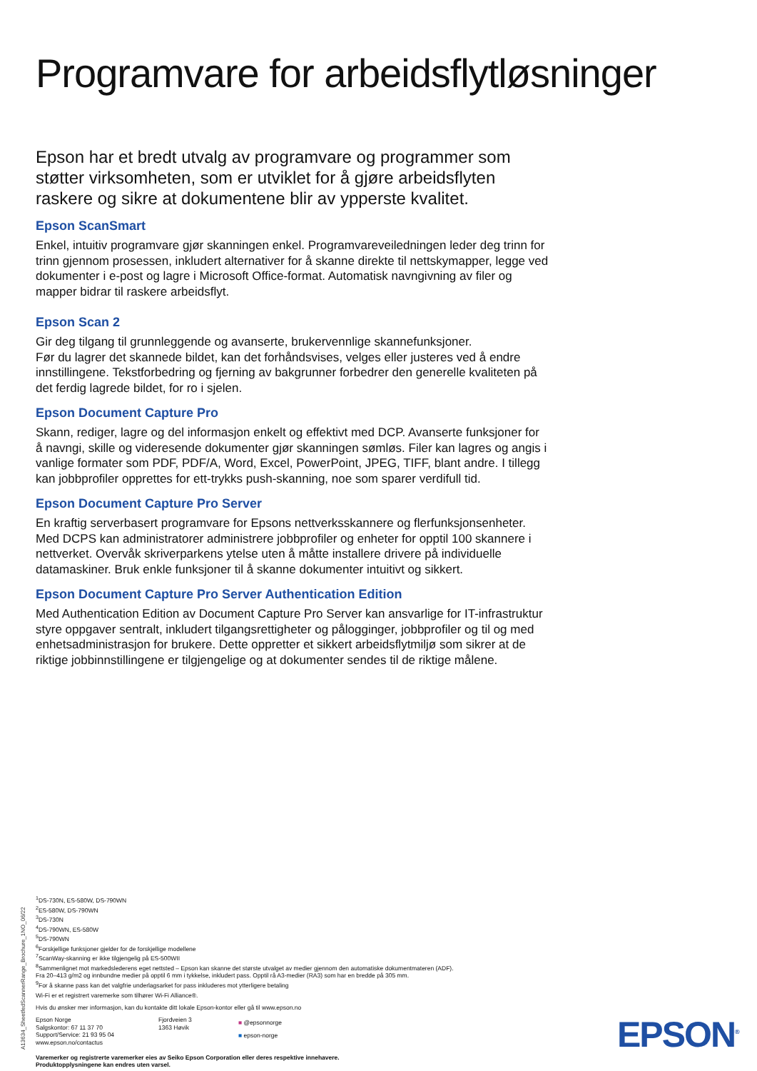Programvare for arbeidsflytløsninger
Epson har et bredt utvalg av programvare og programmer som støtter virksomheten, som er utviklet for å gjøre arbeidsflyten raskere og sikre at dokumentene blir av ypperste kvalitet.
Epson ScanSmart
Enkel, intuitiv programvare gjør skanningen enkel. Programvareveiledningen leder deg trinn for trinn gjennom prosessen, inkludert alternativer for å skanne direkte til nettskymapper, legge ved dokumenter i e-post og lagre i Microsoft Office-format. Automatisk navngivning av filer og mapper bidrar til raskere arbeidsflyt.
Epson Scan 2
Gir deg tilgang til grunnleggende og avanserte, brukervennlige skannefunksjoner.
Før du lagrer det skannede bildet, kan det forhåndsvises, velges eller justeres ved å endre innstillingene. Tekstforbedring og fjerning av bakgrunner forbedrer den generelle kvaliteten på det ferdig lagrede bildet, for ro i sjelen.
Epson Document Capture Pro
Skann, rediger, lagre og del informasjon enkelt og effektivt med DCP. Avanserte funksjoner for å navngi, skille og videresende dokumenter gjør skanningen sømløs. Filer kan lagres og angis i vanlige formater som PDF, PDF/A, Word, Excel, PowerPoint, JPEG, TIFF, blant andre. I tillegg kan jobbprofiler opprettes for ett-trykks push-skanning, noe som sparer verdifull tid.
Epson Document Capture Pro Server
En kraftig serverbasert programvare for Epsons nettverksskannere og flerfunksjonsenheter. Med DCPS kan administratorer administrere jobbprofiler og enheter for opptil 100 skannere i nettverket. Overvåk skriverparkens ytelse uten å måtte installere drivere på individuelle datamaskiner. Bruk enkle funksjoner til å skanne dokumenter intuitivt og sikkert.
Epson Document Capture Pro Server Authentication Edition
Med Authentication Edition av Document Capture Pro Server kan ansvarlige for IT-infrastruktur styre oppgaver sentralt, inkludert tilgangsrettigheter og pålogginger, jobbprofiler og til og med enhetsadministrasjon for brukere. Dette oppretter et sikkert arbeidsflytmiljø som sikrer at de riktige jobbinnstillingene er tilgjengelige og at dokumenter sendes til de riktige målene.
A13634_SheetfedScannerRange_Brochure_1NO_06/22
<sup>1</sup> DS-730N, ES-580W, DS-790WN
<sup>2</sup> ES-580W, DS-790WN
<sup>3</sup> DS-730N
<sup>4</sup> DS-790WN, ES-580W
<sup>5</sup> DS-790WN
<sup>6</sup> Forskjellige funksjoner gjelder for de forskjellige modellene
<sup>7</sup> ScanWay-skanning er ikke tilgjengelig på ES-500WII
<sup>8</sup> Sammenlignet mot markedslederens eget nettsted – Epson kan skanne det største utvalget av medier gjennom den automatiske dokumentmateren (ADF).
Fra 20–413 g/m2 og innbundne medier på opptil 6 mm i tykkelse, inkludert pass. Opptil rå A3-medier (RA3) som har en bredde på 305 mm.
<sup>9</sup> For å skanne pass kan det valgfrie underlagsarket for pass inkluderes mot ytterligere betaling
Wi-Fi er et registrert varemerke som tilhører Wi-Fi Alliance®.
Hvis du ønsker mer informasjon, kan du kontakte ditt lokale Epson-kontor eller gå til www.epson.no
Epson Norge
Salgskontor: 67 11 37 70
Support/Service: 21 93 95 04
www.epson.no/contactus
Fjordveien 3
1363 Høvik
■ @epsonnorge
■ epson-norge
Varemerker og registrerte varemerker eies av Seiko Epson Corporation eller deres respektive innehavere.
Produktopplysningene kan endres uten varsel.
EPSON<sup>®</sup>